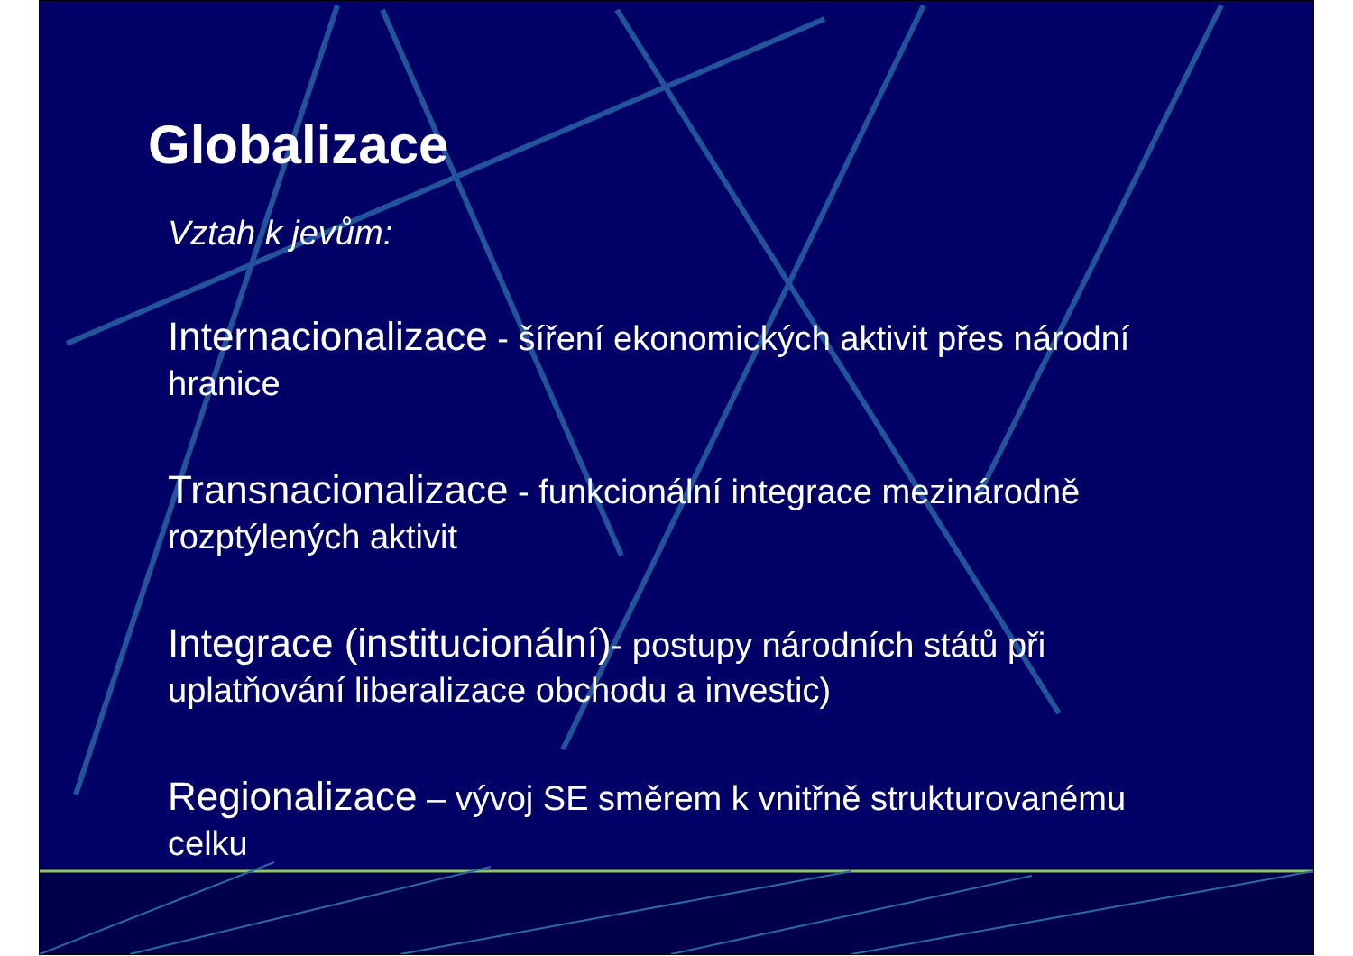Globalizace
Vztah k jevům:
Internacionalizace - šíření ekonomických aktivit přes národní hranice
Transnacionalizace - funkcionální integrace mezinárodně rozptýlených aktivit
Integrace (institucionální)- postupy národních států při uplatňování liberalizace obchodu a investic)
Regionalizace – vývoj SE směrem k vnitřně strukturovanému celku